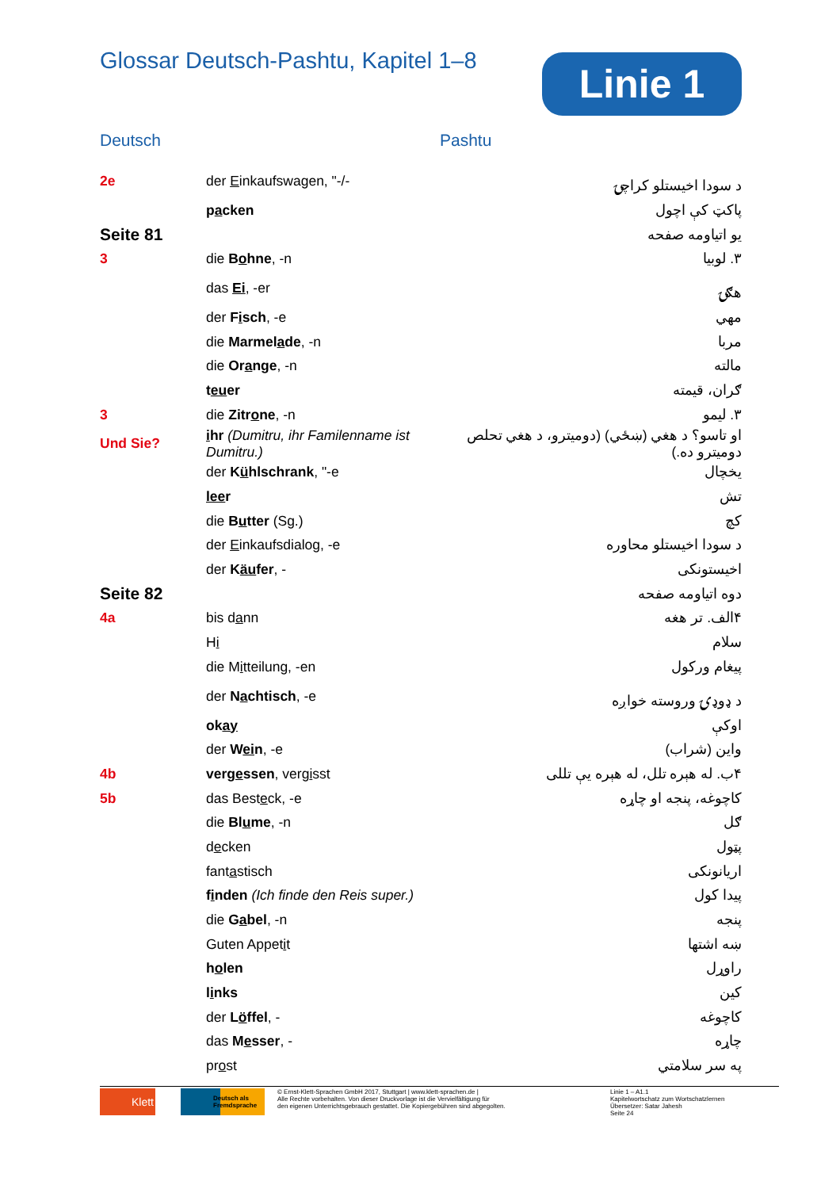Glossar Deutsch-Pashtu, Kapitel 1–8
Linie 1
Deutsch Pashtu
| 2e | der E inkaufswagen, "-/- | د سودا اخیستلو کراچۍ |
| | p a cken | پاکټ کې اچول |
| Seite 81 | | یو اتیاومه صفحه |
| 3 | die B o hne , -n | ۳. لوبیا |
| | das Ei , -er | هګۍ |
| | der F i sch , -e | مهي |
| | die Marmel a de , -n | مربا |
| | die Or a nge , -n | مالته |
| | t eu er | ګران، قیمته |
| 3 | die Zitr o ne , -n | ۳. لیمو |
| Und Sie? | i hr (Dumitru, ihr Familenname ist Dumitru.) | او تاسو؟ د هغي (ښځي) (دومیترو، د هغي تحلص دومیترو ده.) |
| | der K ü hlschrank , "-e | یخچال |
| | lee r | تش |
| | die B u tter (Sg.) | کچ |
| | der E inkaufsdialog, -e | د سودا اخیستلو محاوره |
| | der K äu fer , - | اخیستونکی |
| Seite 82 | | دوه اتیاومه صفحه |
| 4a | bis d a nn | ۴الف. تر هغه |
| | H i | سلام |
| | die M i tteilung, -en | پیغام ورکول |
| | der N a chtisch , -e | د ډوډۍ وروسته خواږه |
| | ok ay | اوکې |
| | der W ei n , -e | واین (شراب) |
| 4b | verg e ssen , verg i sst | ۴ب. له هېره تلل، له هېره یې تللی |
| 5b | das Best e ck, -e | کاچوغه، پنجه او چاړه |
| | die Bl u me , -n | ګل |
| | d e cken | پټول |
| | fant a stisch | اریانونکی |
| | f i nden (Ich finde den Reis super.) | پیدا کول |
| | die G a bel , -n | پنجه |
| | Guten Appet i t | ښه اشتها |
| | h o len | راوړل |
| | l i nks | کین |
| | der L ö ffel , - | کاچوغه |
| | das M e sser , - | چاړه |
| | pr o st | په سر سلامتي |
Klett
Deutsch als Fremdsprache
© Ernst-Klett-Sprachen GmbH 2017, Stuttgart | www.klett-sprachen.de |
Alle Rechte vorbehalten. Von dieser Druckvorlage ist die Vervielfältigung für
den eigenen Unterrichtsgebrauch gestattet. Die Kopiergebühren sind abgegolten.
Linie 1 – A1.1
Kapitelwortschatz zum Wortschatzlernen
Übersetzer: Satar Jahesh
Seite 24